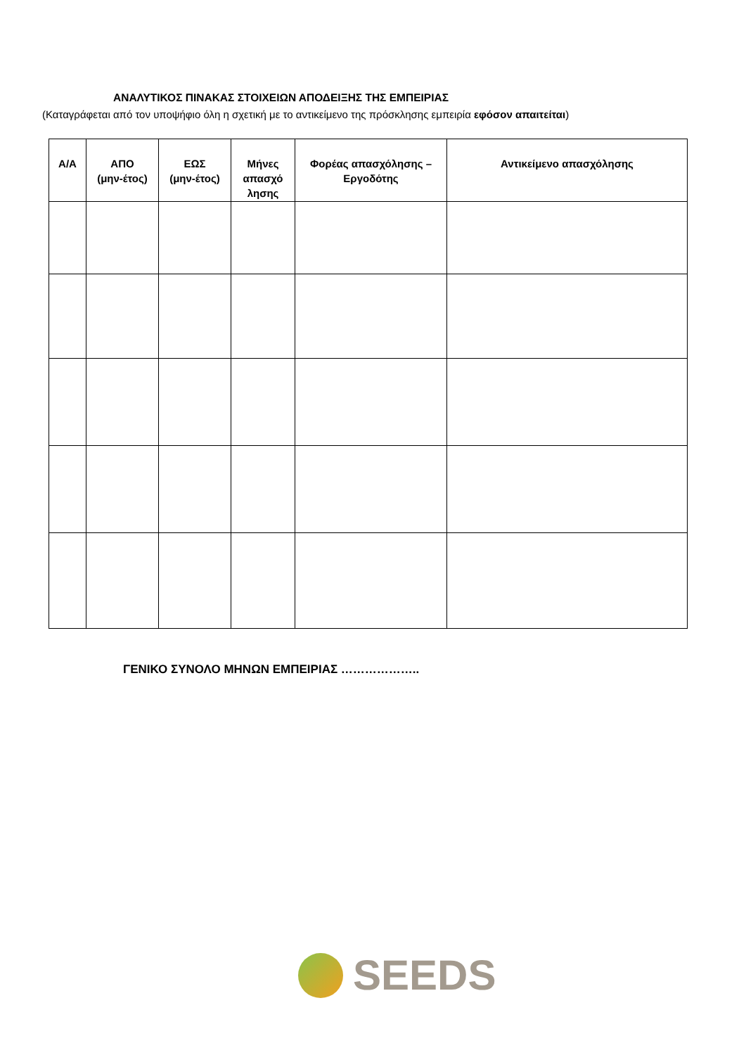ΑΝΑΛΥΤΙΚΟΣ ΠΙΝΑΚΑΣ ΣΤΟΙΧΕΙΩΝ ΑΠΟΔΕΙΞΗΣ ΤΗΣ ΕΜΠΕΙΡΙΑΣ
(Καταγράφεται από τον υποψήφιο όλη η σχετική με το αντικείμενο της πρόσκλησης εμπειρία εφόσον απαιτείται)
| Α/Α | ΑΠΟ (μην-έτος) | ΕΩΣ (μην-έτος) | Μήνες απασχό λησης | Φορέας απασχόλησης – Εργοδότης | Αντικείμενο απασχόλησης |
| --- | --- | --- | --- | --- | --- |
ΓΕΝΙΚΟ ΣΥΝΟΛΟ ΜΗΝΩΝ ΕΜΠΕΙΡΙΑΣ ………………..
SEEDS